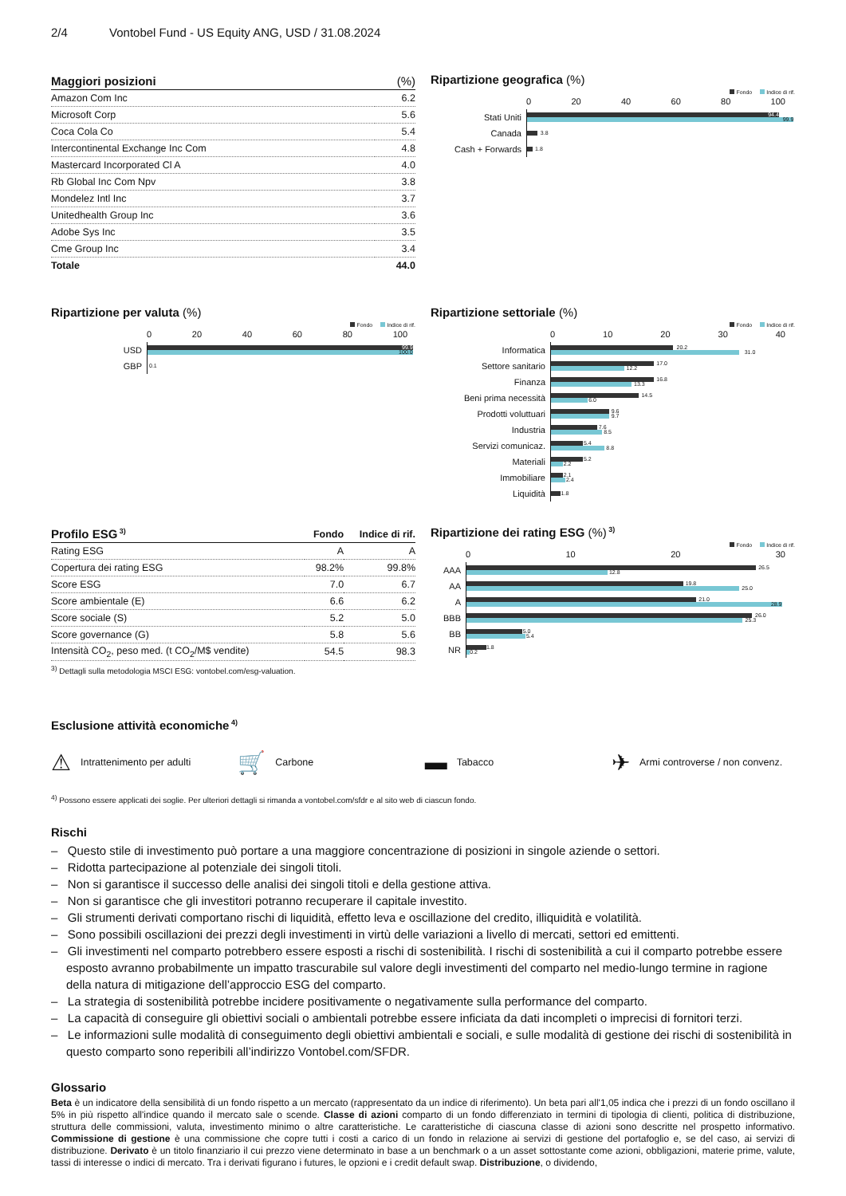2/4 Vontobel Fund - US Equity ANG, USD / 31.08.2024
| Maggiori posizioni | (%) |
| --- | --- |
| Amazon Com Inc | 6.2 |
| Microsoft Corp | 5.6 |
| Coca Cola Co | 5.4 |
| Intercontinental Exchange Inc Com | 4.8 |
| Mastercard Incorporated Cl A | 4.0 |
| Rb Global Inc Com Npv | 3.8 |
| Mondelez Intl Inc | 3.7 |
| Unitedhealth Group Inc | 3.6 |
| Adobe Sys Inc | 3.5 |
| Cme Group Inc | 3.4 |
| Totale | 44.0 |
Ripartizione geografica (%)
Fondo Indice di rif.
0 20 40 60 80 100
Stati Uniti
94.4
99.9
Canada
3.8
Cash + Forwards
1.8
Ripartizione per valuta (%)
Fondo Indice di rif.
0 20 40 60 80 100
USD
99.9
100.0
GBP
0.1
Ripartizione settoriale (%)
Fondo Indice di rif.
0 10 20 30 40
Informatica
20.2
31.0
Settore sanitario
17.0
12.2
Finanza
16.8
13.3
Beni prima necessità
14.5
6.0
Prodotti voluttuari
9.6
9.7
Industria
7.6
8.5
Servizi comunicaz.
5.4
8.8
Materiali
5.2
2.2
Immobiliare
2.1
2.4
Liquidità
1.8
| Profilo ESG 3) | Fondo | Indice di rif. |
| --- | --- | --- |
| Rating ESG | A | A |
| Copertura dei rating ESG | 98.2% | 99.8% |
| Score ESG | 7.0 | 6.7 |
| Score ambientale (E) | 6.6 | 6.2 |
| Score sociale (S) | 5.2 | 5.0 |
| Score governance (G) | 5.8 | 5.6 |
| Intensità CO<sub>2</sub>, peso med. (t CO<sub>2</sub>/M$ vendite) | 54.5 | 98.3 |
<sup>3)</sup> Dettagli sulla metodologia MSCI ESG: vontobel.com/esg-valuation.
Ripartizione dei rating ESG (%) 3)
Fondo Indice di rif.
0 10 20 30
AAA
26.5
12.8
AA
19.8
25.0
A
21.0
28.9
BBB
26.0
25.3
BB
5.0
5.4
NR
1.8
0.2
Esclusione attività economiche 4)
⚠ Intrattenimento per adulti
🛒 Carbone
▬ Tabacco
✈ Armi controverse / non convenz.
<sup>4)</sup> Possono essere applicati dei soglie. Per ulteriori dettagli si rimanda a vontobel.com/sfdr e al sito web di ciascun fondo.
Rischi
– Questo stile di investimento può portare a una maggiore concentrazione di posizioni in singole aziende o settori.
– Ridotta partecipazione al potenziale dei singoli titoli.
– Non si garantisce il successo delle analisi dei singoli titoli e della gestione attiva.
– Non si garantisce che gli investitori potranno recuperare il capitale investito.
– Gli strumenti derivati comportano rischi di liquidità, effetto leva e oscillazione del credito, illiquidità e volatilità.
– Sono possibili oscillazioni dei prezzi degli investimenti in virtù delle variazioni a livello di mercati, settori ed emittenti.
– Gli investimenti nel comparto potrebbero essere esposti a rischi di sostenibilità. I rischi di sostenibilità a cui il comparto potrebbe essere esposto avranno probabilmente un impatto trascurabile sul valore degli investimenti del comparto nel medio-lungo termine in ragione della natura di mitigazione dell’approccio ESG del comparto.
– La strategia di sostenibilità potrebbe incidere positivamente o negativamente sulla performance del comparto.
– La capacità di conseguire gli obiettivi sociali o ambientali potrebbe essere inficiata da dati incompleti o imprecisi di fornitori terzi.
– Le informazioni sulle modalità di conseguimento degli obiettivi ambientali e sociali, e sulle modalità di gestione dei rischi di sostenibilità in questo comparto sono reperibili all’indirizzo Vontobel.com/SFDR.
Glossario
Beta è un indicatore della sensibilità di un fondo rispetto a un mercato (rappresentato da un indice di riferimento). Un beta pari all'1,05 indica che i prezzi di un fondo oscillano il 5% in più rispetto all'indice quando il mercato sale o scende. Classe di azioni comparto di un fondo differenziato in termini di tipologia di clienti, politica di distribuzione, struttura delle commissioni, valuta, investimento minimo o altre caratteristiche. Le caratteristiche di ciascuna classe di azioni sono descritte nel prospetto informativo. Commissione di gestione è una commissione che copre tutti i costi a carico di un fondo in relazione ai servizi di gestione del portafoglio e, se del caso, ai servizi di distribuzione. Derivato è un titolo finanziario il cui prezzo viene determinato in base a un benchmark o a un asset sottostante come azioni, obbligazioni, materie prime, valute, tassi di interesse o indici di mercato. Tra i derivati figurano i futures, le opzioni e i credit default swap. Distribuzione, o dividendo,